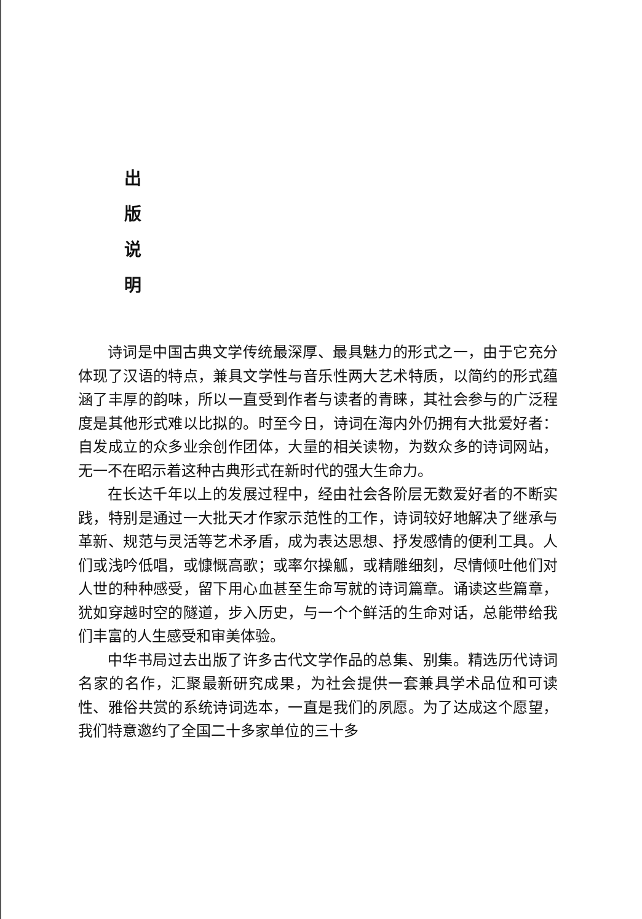出
版
说
明
诗词是中国古典文学传统最深厚、最具魅力的形式之一，由于它充分体现了汉语的特点，兼具文学性与音乐性两大艺术特质，以简约的形式蕴涵了丰厚的韵味，所以一直受到作者与读者的青睐，其社会参与的广泛程度是其他形式难以比拟的。时至今日，诗词在海内外仍拥有大批爱好者：自发成立的众多业余创作团体，大量的相关读物，为数众多的诗词网站，无一不在昭示着这种古典形式在新时代的强大生命力。
在长达千年以上的发展过程中，经由社会各阶层无数爱好者的不断实践，特别是通过一大批天才作家示范性的工作，诗词较好地解决了继承与革新、规范与灵活等艺术矛盾，成为表达思想、抒发感情的便利工具。人们或浅吟低唱，或慷慨高歌；或率尔操觚，或精雕细刻，尽情倾吐他们对人世的种种感受，留下用心血甚至生命写就的诗词篇章。诵读这些篇章，犹如穿越时空的隧道，步入历史，与一个个鲜活的生命对话，总能带给我们丰富的人生感受和审美体验。
中华书局过去出版了许多古代文学作品的总集、别集。精选历代诗词名家的名作，汇聚最新研究成果，为社会提供一套兼具学术品位和可读性、雅俗共赏的系统诗词选本，一直是我们的夙愿。为了达成这个愿望，我们特意邀约了全国二十多家单位的三十多